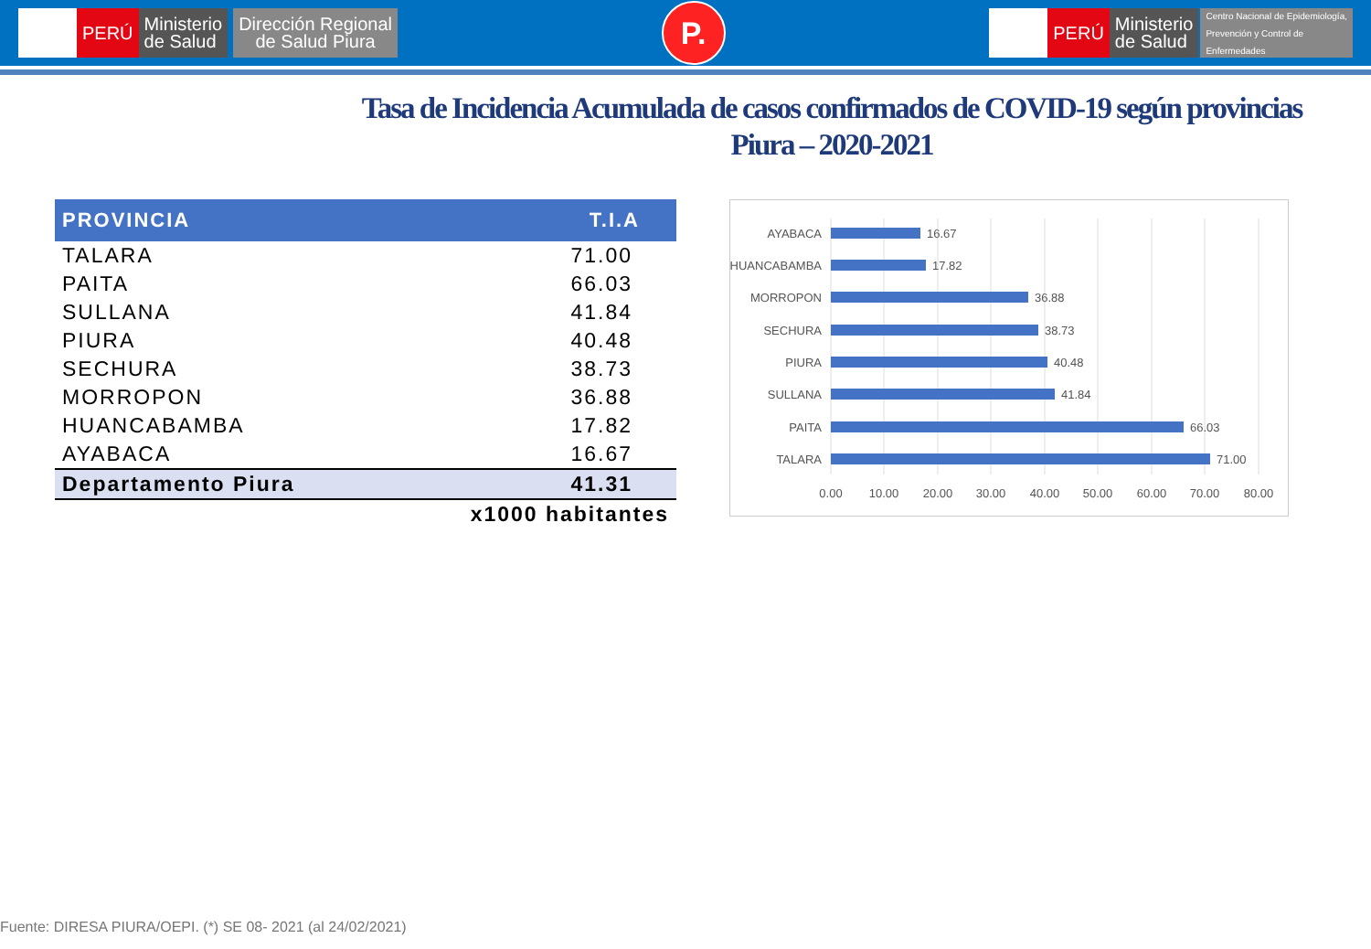PERÚ Ministerio
de Salud
Dirección Regional
de Salud Piura
P.
PERÚ Ministerio
de Salud
Centro Nacional de Epidemiología,
Prevención y Control de
Enfermedades
Tasa de Incidencia Acumulada de casos confirmados de COVID-19 según provincias
Piura – 2020-2021
| PROVINCIA | T.I.A |
| --- | --- |
| TALARA | 71.00 |
| PAITA | 66.03 |
| SULLANA | 41.84 |
| PIURA | 40.48 |
| SECHURA | 38.73 |
| MORROPON | 36.88 |
| HUANCABAMBA | 17.82 |
| AYABACA | 16.67 |
| Departamento Piura | 41.31 |
| x1000 habitantes | |
AYABACA
HUANCABAMBA
MORROPON
SECHURA
PIURA
SULLANA
PAITA
TALARA
16.67
17.82
36.88
38.73
40.48
41.84
66.03
71.00
0.00
10.00
20.00
30.00
40.00
50.00
60.00
70.00
80.00
Fuente: DIRESA PIURA/OEPI. (*) SE 08- 2021 (al 24/02/2021)